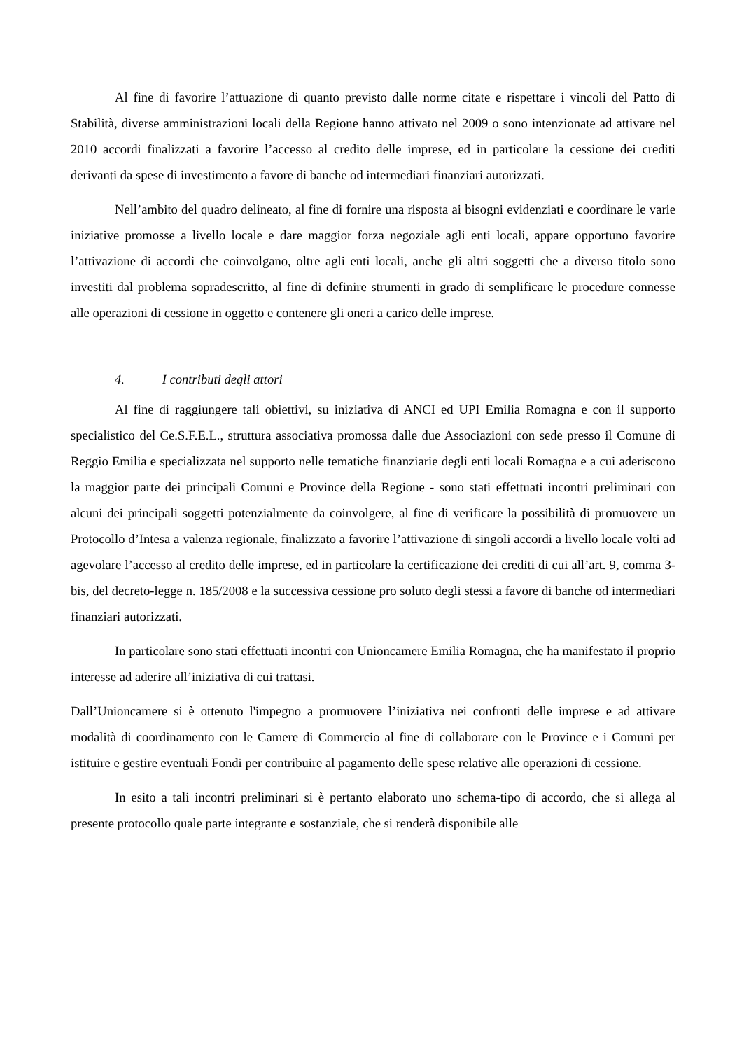Al fine di favorire l’attuazione di quanto previsto dalle norme citate e rispettare i vincoli del Patto di Stabilità, diverse amministrazioni locali della Regione hanno attivato nel 2009 o sono intenzionate ad attivare nel 2010 accordi finalizzati a favorire l’accesso al credito delle imprese, ed in particolare la cessione dei crediti derivanti da spese di investimento a favore di banche od intermediari finanziari autorizzati.
Nell’ambito del quadro delineato, al fine di fornire una risposta ai bisogni evidenziati e coordinare le varie iniziative promosse a livello locale e dare maggior forza negoziale agli enti locali, appare opportuno favorire l’attivazione di accordi che coinvolgano, oltre agli enti locali, anche gli altri soggetti che a diverso titolo sono investiti dal problema sopradescritto, al fine di definire strumenti in grado di semplificare le procedure connesse alle operazioni di cessione in oggetto e contenere gli oneri a carico delle imprese.
4. I contributi degli attori
Al fine di raggiungere tali obiettivi, su iniziativa di ANCI ed UPI Emilia Romagna e con il supporto specialistico del Ce.S.F.E.L., struttura associativa promossa dalle due Associazioni con sede presso il Comune di Reggio Emilia e specializzata nel supporto nelle tematiche finanziarie degli enti locali Romagna e a cui aderiscono la maggior parte dei principali Comuni e Province della Regione - sono stati effettuati incontri preliminari con alcuni dei principali soggetti potenzialmente da coinvolgere, al fine di verificare la possibilità di promuovere un Protocollo d’Intesa a valenza regionale, finalizzato a favorire l’attivazione di singoli accordi a livello locale volti ad agevolare l’accesso al credito delle imprese, ed in particolare la certificazione dei crediti di cui all’art. 9, comma 3-bis, del decreto-legge n. 185/2008 e la successiva cessione pro soluto degli stessi a favore di banche od intermediari finanziari autorizzati.
In particolare sono stati effettuati incontri con Unioncamere Emilia Romagna, che ha manifestato il proprio interesse ad aderire all’iniziativa di cui trattasi.
Dall’Unioncamere si è ottenuto l'impegno a promuovere l’iniziativa nei confronti delle imprese e ad attivare modalità di coordinamento con le Camere di Commercio al fine di collaborare con le Province e i Comuni per istituire e gestire eventuali Fondi per contribuire al pagamento delle spese relative alle operazioni di cessione.
In esito a tali incontri preliminari si è pertanto elaborato uno schema-tipo di accordo, che si allega al presente protocollo quale parte integrante e sostanziale, che si renderà disponibile alle